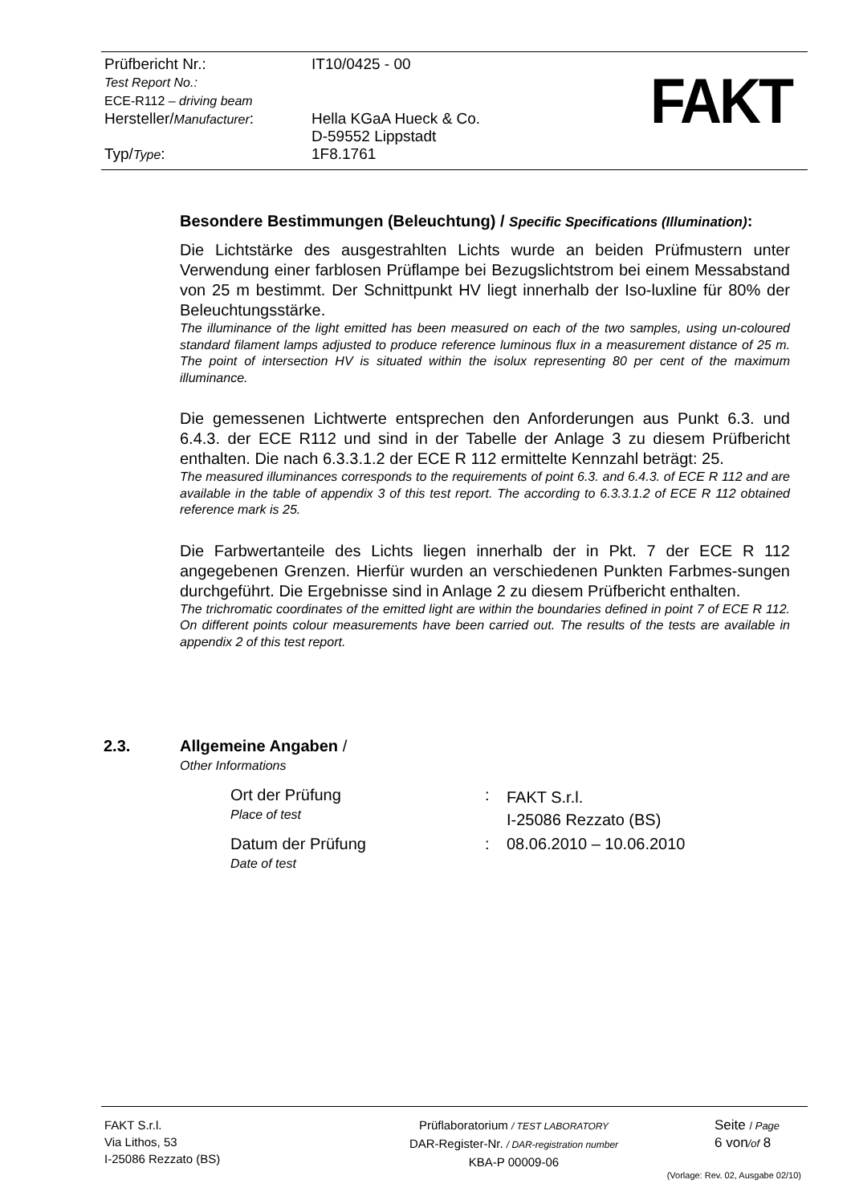| Prüfbericht Nr.: Test Report No.: ECE-R112 – driving beam | IT10/0425 - 00 |
| Hersteller/ Manufacturer : | Hella KGaA Hueck & Co. D-59552 Lippstadt |
| Typ/ Type : | 1F8.1761 |
FAKT
Besondere Bestimmungen (Beleuchtung) / Specific Specifications (Illumination):
Die Lichtstärke des ausgestrahlten Lichts wurde an beiden Prüfmustern unter Verwendung einer farblosen Prüflampe bei Bezugslichtstrom bei einem Messabstand von 25 m bestimmt. Der Schnittpunkt HV liegt innerhalb der Iso-luxline für 80% der Beleuchtungsstärke.
The illuminance of the light emitted has been measured on each of the two samples, using un-coloured standard filament lamps adjusted to produce reference luminous flux in a measurement distance of 25 m. The point of intersection HV is situated within the isolux representing 80 per cent of the maximum illuminance.
Die gemessenen Lichtwerte entsprechen den Anforderungen aus Punkt 6.3. und 6.4.3. der ECE R112 und sind in der Tabelle der Anlage 3 zu diesem Prüfbericht enthalten. Die nach 6.3.3.1.2 der ECE R 112 ermittelte Kennzahl beträgt: 25.
The measured illuminances corresponds to the requirements of point 6.3. and 6.4.3. of ECE R 112 and are available in the table of appendix 3 of this test report. The according to 6.3.3.1.2 of ECE R 112 obtained reference mark is 25.
Die Farbwertanteile des Lichts liegen innerhalb der in Pkt. 7 der ECE R 112 angegebenen Grenzen. Hierfür wurden an verschiedenen Punkten Farbmes-sungen durchgeführt. Die Ergebnisse sind in Anlage 2 zu diesem Prüfbericht enthalten.
The trichromatic coordinates of the emitted light are within the boundaries defined in point 7 of ECE R 112. On different points colour measurements have been carried out. The results of the tests are available in appendix 2 of this test report.
2.3. Allgemeine Angaben /
Other Informations
| Ort der Prüfung Place of test | : | FAKT S.r.l. I-25086 Rezzato (BS) |
| Datum der Prüfung Date of test | : | 08.06.2010 – 10.06.2010 |
FAKT S.r.l.
Via Lithos, 53
I-25086 Rezzato (BS)
Prüflaboratorium / TEST LABORATORY
DAR-Register-Nr. / DAR-registration number
KBA-P 00009-06
Seite / Page
6 von/of 8
(Vorlage: Rev. 02, Ausgabe 02/10)